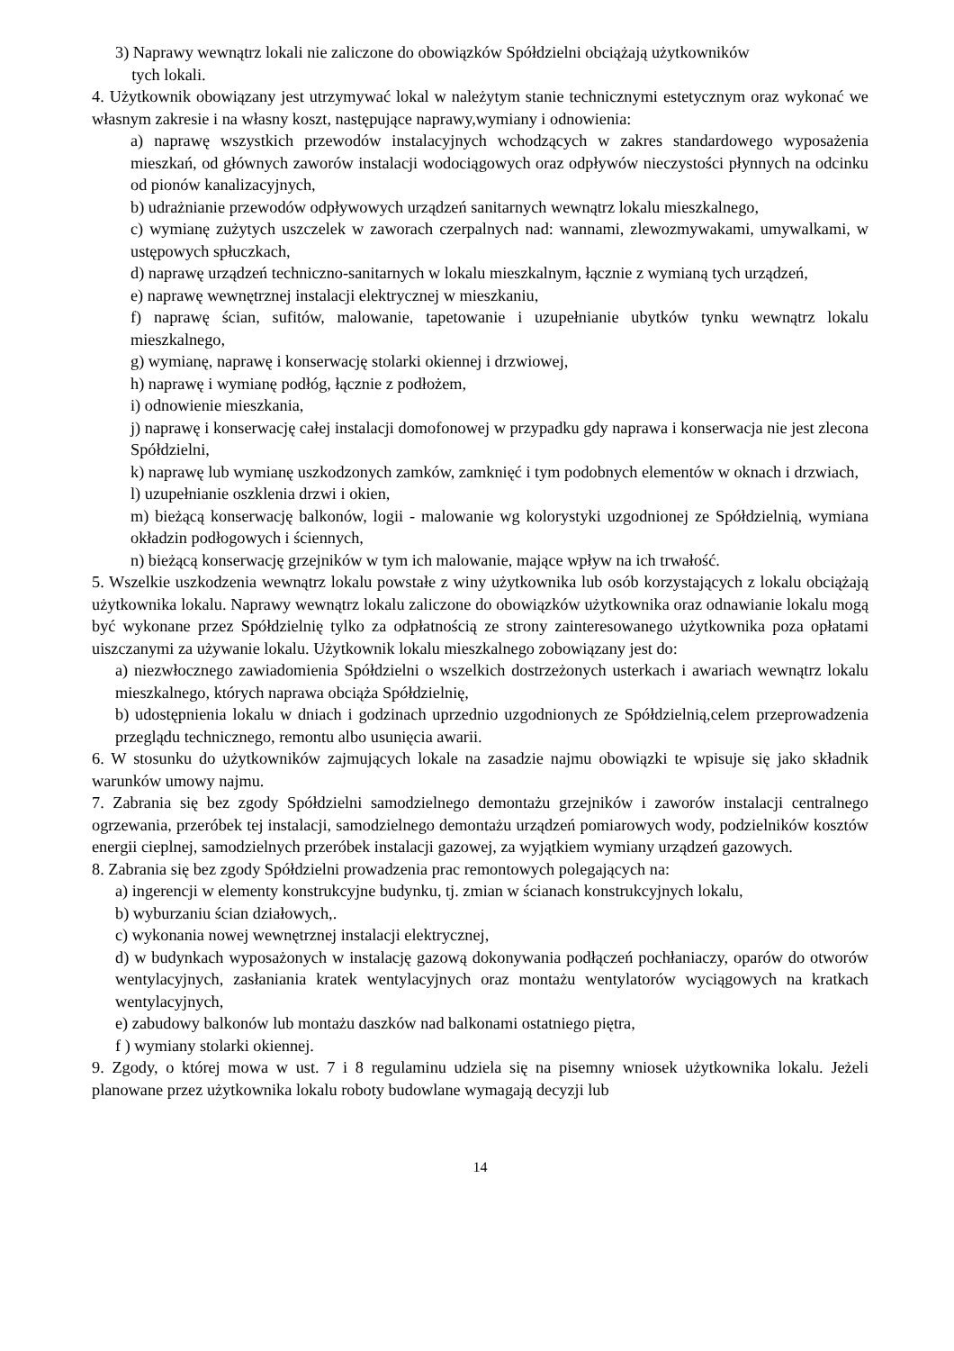3) Naprawy wewnątrz lokali nie zaliczone do obowiązków Spółdzielni obciążają użytkowników
tych lokali.
4. Użytkownik obowiązany jest utrzymywać lokal w należytym stanie technicznymi estetycznym oraz wykonać we własnym zakresie i na własny koszt, następujące naprawy,wymiany i odnowienia:
a) naprawę wszystkich przewodów instalacyjnych wchodzących w zakres standardowego wyposażenia mieszkań, od głównych zaworów instalacji wodociągowych oraz odpływów nieczystości płynnych na odcinku od pionów kanalizacyjnych,
b) udrażnianie przewodów odpływowych urządzeń sanitarnych wewnątrz lokalu mieszkalnego,
c) wymianę zużytych uszczelek w zaworach czerpalnych nad: wannami, zlewozmywakami, umywalkami, w ustępowych spłuczkach,
d) naprawę urządzeń techniczno-sanitarnych w lokalu mieszkalnym, łącznie z wymianą tych urządzeń,
e) naprawę wewnętrznej instalacji elektrycznej w mieszkaniu,
f) naprawę ścian, sufitów, malowanie, tapetowanie i uzupełnianie ubytków tynku wewnątrz lokalu mieszkalnego,
g) wymianę, naprawę i konserwację stolarki okiennej i drzwiowej,
h) naprawę i wymianę podłóg, łącznie z podłożem,
i) odnowienie mieszkania,
j) naprawę i konserwację całej instalacji domofonowej w przypadku gdy naprawa i konserwacja nie jest zlecona Spółdzielni,
k) naprawę lub wymianę uszkodzonych zamków, zamknięć i tym podobnych elementów w oknach i drzwiach,
l) uzupełnianie oszklenia drzwi i okien,
m) bieżącą konserwację balkonów, logii - malowanie wg kolorystyki uzgodnionej ze Spółdzielnią, wymiana okładzin podłogowych i ściennych,
n) bieżącą konserwację grzejników w tym ich malowanie, mające wpływ na ich trwałość.
5. Wszelkie uszkodzenia wewnątrz lokalu powstałe z winy użytkownika lub osób korzystających z lokalu obciążają użytkownika lokalu. Naprawy wewnątrz lokalu zaliczone do obowiązków użytkownika oraz odnawianie lokalu mogą być wykonane przez Spółdzielnię tylko za odpłatnością ze strony zainteresowanego użytkownika poza opłatami uiszczanymi za używanie lokalu. Użytkownik lokalu mieszkalnego zobowiązany jest do:
a) niezwłocznego zawiadomienia Spółdzielni o wszelkich dostrzeżonych usterkach i awariach wewnątrz lokalu mieszkalnego, których naprawa obciąża Spółdzielnię,
b) udostępnienia lokalu w dniach i godzinach uprzednio uzgodnionych ze Spółdzielnią,celem przeprowadzenia przeglądu technicznego, remontu albo usunięcia awarii.
6. W stosunku do użytkowników zajmujących lokale na zasadzie najmu obowiązki te wpisuje się jako składnik warunków umowy najmu.
7. Zabrania się bez zgody Spółdzielni samodzielnego demontażu grzejników i zaworów instalacji centralnego ogrzewania, przeróbek tej instalacji, samodzielnego demontażu urządzeń pomiarowych wody, podzielników kosztów energii cieplnej, samodzielnych przeróbek instalacji gazowej, za wyjątkiem wymiany urządzeń gazowych.
8. Zabrania się bez zgody Spółdzielni prowadzenia prac remontowych polegających na:
a) ingerencji w elementy konstrukcyjne budynku, tj. zmian w ścianach konstrukcyjnych lokalu,
b) wyburzaniu ścian działowych,.
c) wykonania nowej wewnętrznej instalacji elektrycznej,
d) w budynkach wyposażonych w instalację gazową dokonywania podłączeń pochłaniaczy, oparów do otworów wentylacyjnych, zasłaniania kratek wentylacyjnych oraz montażu wentylatorów wyciągowych na kratkach wentylacyjnych,
e) zabudowy balkonów lub montażu daszków nad balkonami ostatniego piętra,
f ) wymiany stolarki okiennej.
9. Zgody, o której mowa w ust. 7 i 8 regulaminu udziela się na pisemny wniosek użytkownika lokalu. Jeżeli planowane przez użytkownika lokalu roboty budowlane wymagają decyzji lub
14